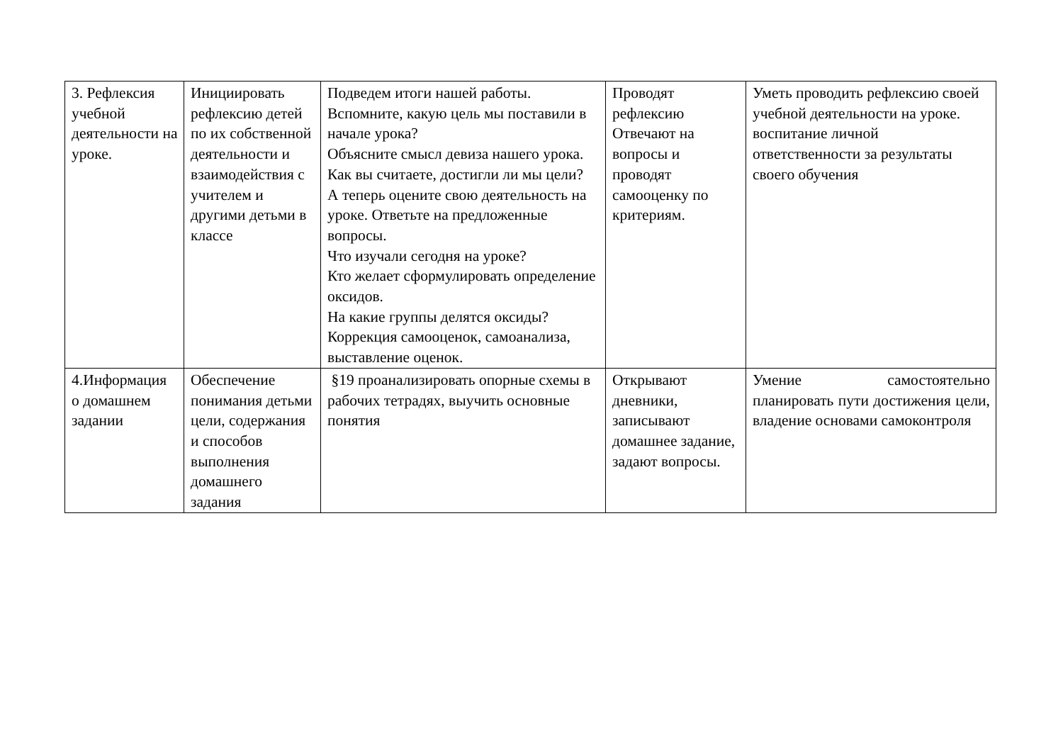| 3. Рефлексия учебной деятельности на уроке. | Инициировать рефлексию детей по их собственной деятельности и взаимодействия с учителем и другими детьми в классе | Подведем итоги нашей работы. Вспомните, какую цель мы поставили в начале урока? Объясните смысл девиза нашего урока. Как вы считаете, достигли ли мы цели? А теперь оцените свою деятельность на уроке. Ответьте на предложенные вопросы. Что изучали сегодня на уроке? Кто желает сформулировать определение оксидов. На какие группы делятся оксиды? Коррекция самооценок, самоанализа, выставление оценок. | Проводят рефлексию Отвечают на вопросы и проводят самооценку по критериям. | Уметь проводить рефлексию своей учебной деятельности на уроке. воспитание личной ответственности за результаты своего обучения |
| 4.Информация о домашнем задании | Обеспечение понимания детьми цели, содержания и способов выполнения домашнего задания | §19 проанализировать опорные схемы в рабочих тетрадях, выучить основные понятия | Открывают дневники, записывают домашнее задание, задают вопросы. | Умение самостоятельно планировать пути достижения цели, владение основами самоконтроля |